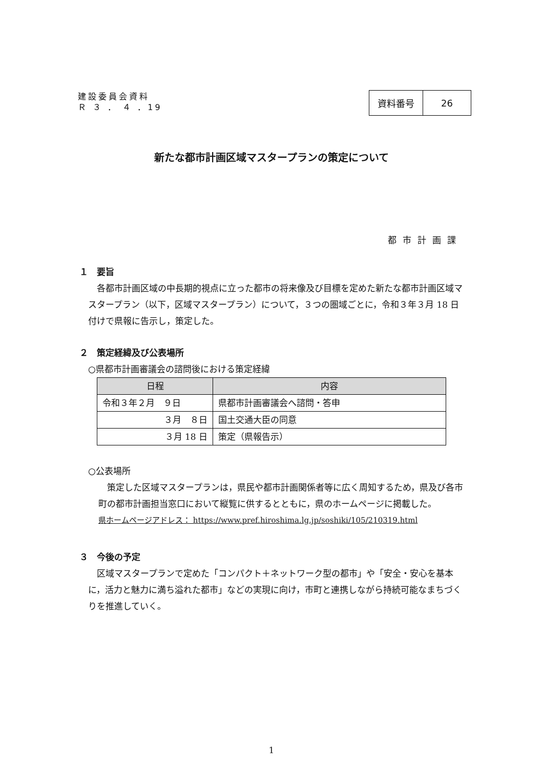建設委員会資料
Ｒ ３ ． ４ ．19
| 資料番号 | 26 |
新たな都市計画区域マスタープランの策定について
都市計画課
１　要旨
各都市計画区域の中長期的視点に立った都市の将来像及び目標を定めた新たな都市計画区域マスタープラン（以下，区域マスタープラン）について，３つの圏域ごとに，令和３年３月 18 日付けで県報に告示し，策定した。
２　策定経緯及び公表場所
○県都市計画審議会の諮問後における策定経緯
| 日程 | 内容 |
| --- | --- |
| 令和３年２月 ９日 | 県都市計画審議会へ諮問・答申 |
| ３月 ８日 | 国土交通大臣の同意 |
| ３月 18 日 | 策定（県報告示） |
○公表場所
策定した区域マスタープランは，県民や都市計画関係者等に広く周知するため，県及び各市町の都市計画担当窓口において縦覧に供するとともに，県のホームページに掲載した。
県ホームページアドレス： https://www.pref.hiroshima.lg.jp/soshiki/105/210319.html
３　今後の予定
区域マスタープランで定めた「コンパクト＋ネットワーク型の都市」や「安全・安心を基本に，活力と魅力に満ち溢れた都市」などの実現に向け，市町と連携しながら持続可能なまちづくりを推進していく。
1